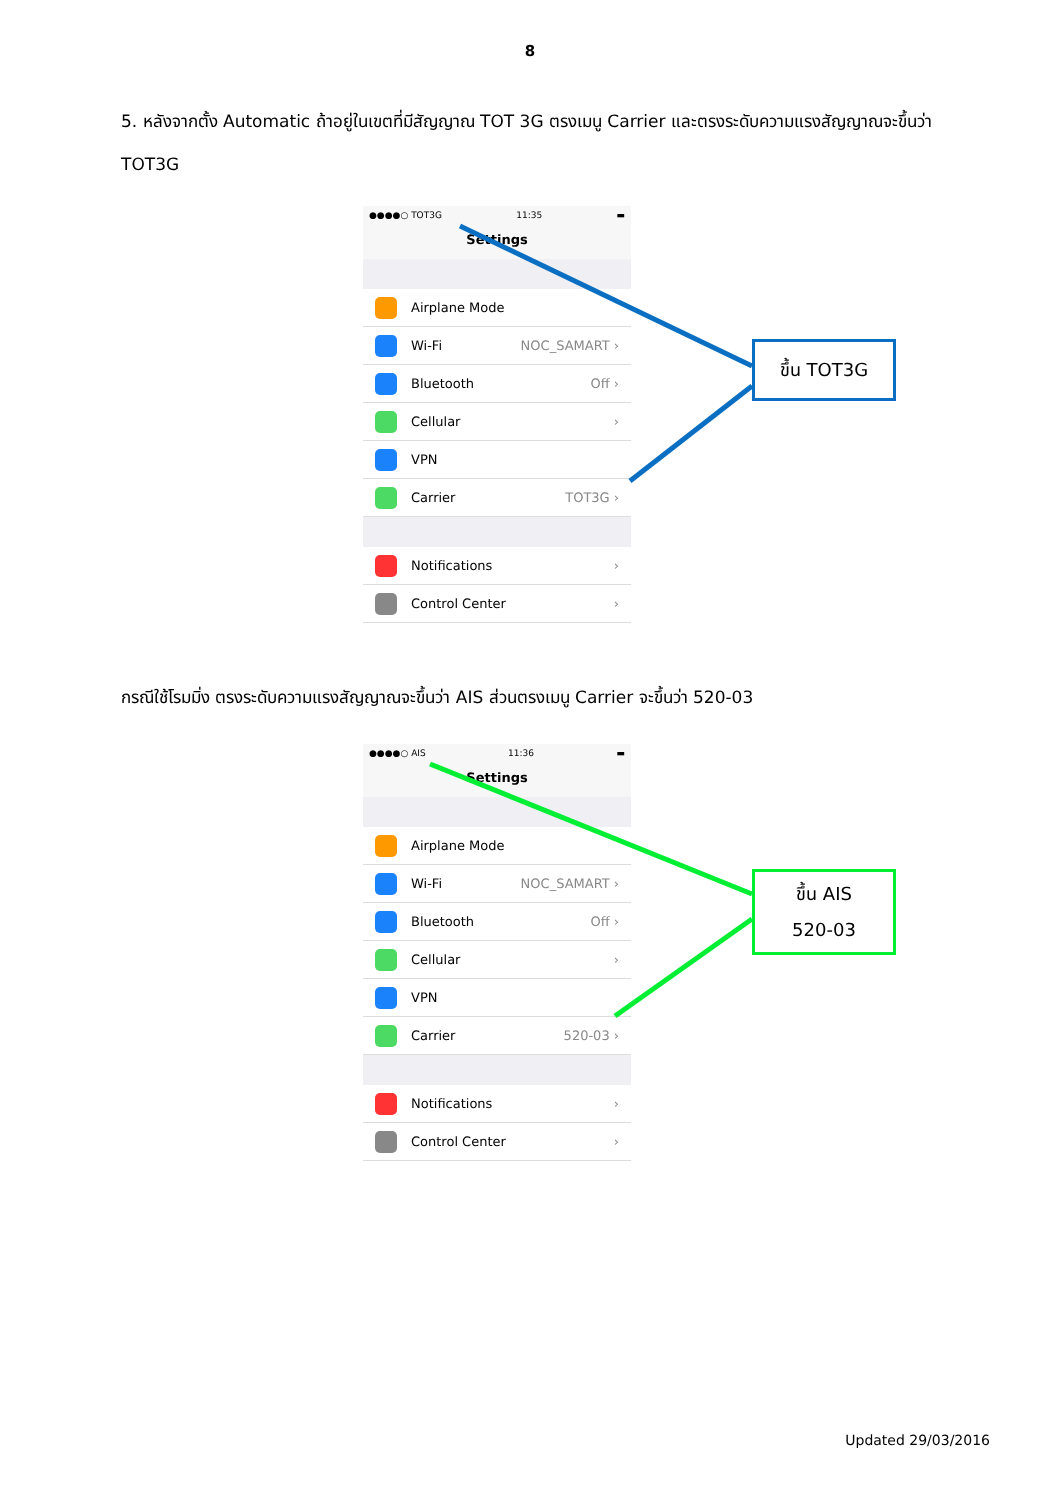8
5. หลังจากตั้ง Automatic ถ้าอยู่ในเขตที่มีสัญญาณ TOT 3G ตรงเมนู Carrier และตรงระดับความแรงสัญญาณจะขึ้นว่า TOT3G
●●●●○ TOT3G 11:35 ▬
Settings
Airplane Mode
Wi-Fi NOC_SAMART ›
Bluetooth Off ›
Cellular ›
VPN
Carrier TOT3G ›
Notifications ›
Control Center ›
ขึ้น TOT3G
กรณีใช้โรมมิ่ง ตรงระดับความแรงสัญญาณจะขึ้นว่า AIS ส่วนตรงเมนู Carrier จะขึ้นว่า 520-03
●●●●○ AIS 11:36 ▬
Settings
Airplane Mode
Wi-Fi NOC_SAMART ›
Bluetooth Off ›
Cellular ›
VPN
Carrier 520-03 ›
Notifications ›
Control Center ›
ขึ้น AIS
520-03
Updated 29/03/2016